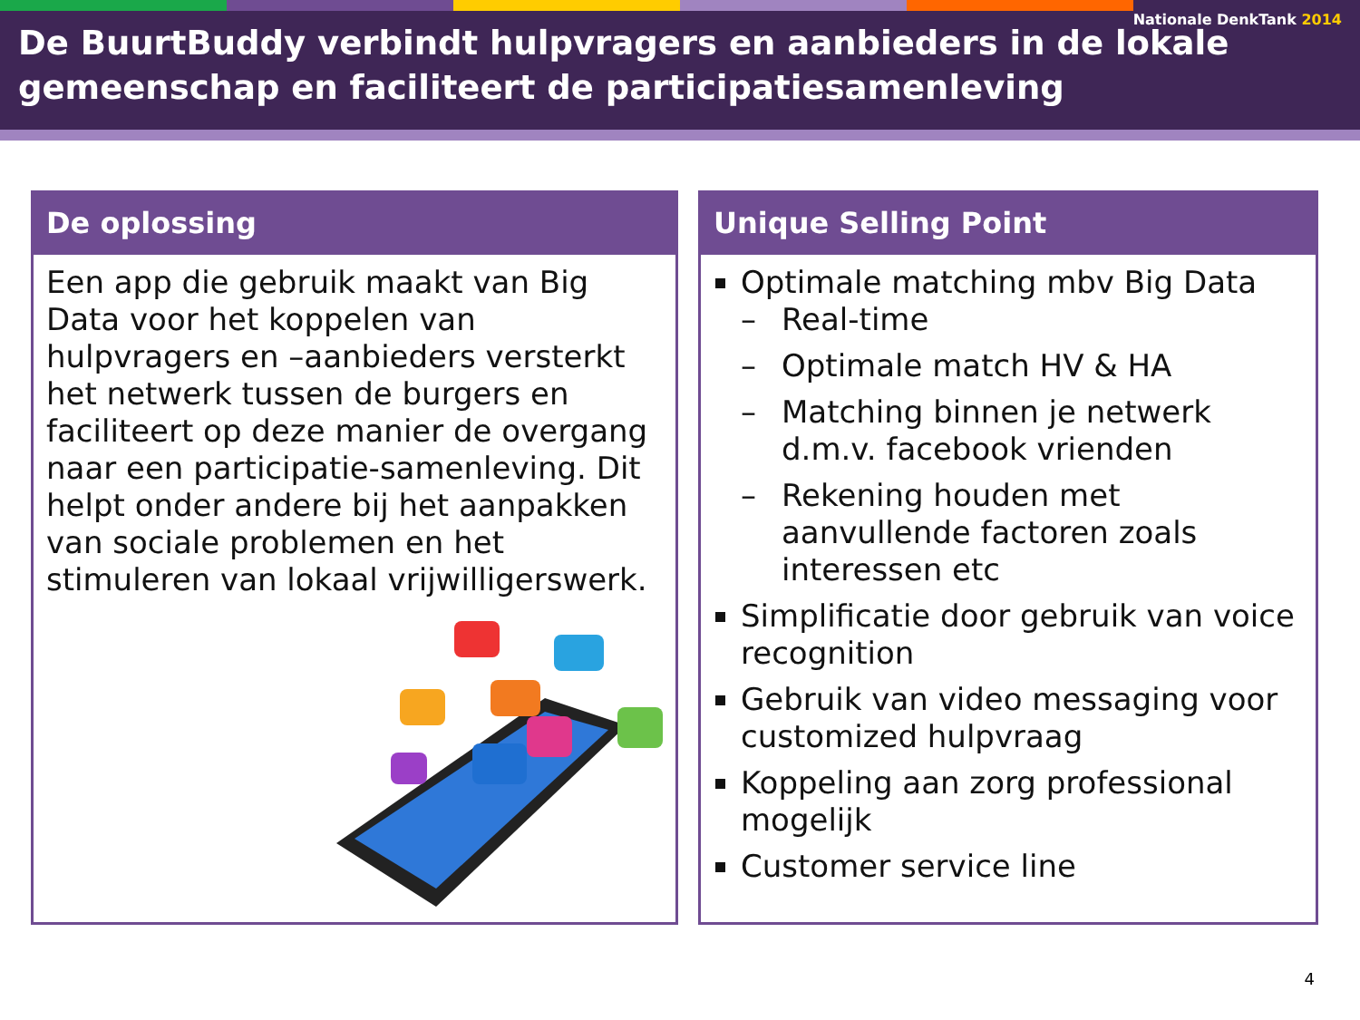Nationale DenkTank 2014
De BuurtBuddy verbindt hulpvragers en aanbieders in de lokale gemeenschap en faciliteert de participatiesamenleving
De oplossing
Een app die gebruik maakt van Big Data voor het koppelen van hulpvragers en –aanbieders versterkt het netwerk tussen de burgers en faciliteert op deze manier de overgang naar een participatie-samenleving. Dit helpt onder andere bij het aanpakken van sociale problemen en het stimuleren van lokaal vrijwilligerswerk.
Unique Selling Point
Optimale matching mbv Big Data
– Real-time
– Optimale match HV & HA
– Matching binnen je netwerk d.m.v. facebook vrienden
– Rekening houden met aanvullende factoren zoals interessen etc
Simplificatie door gebruik van voice recognition
Gebruik van video messaging voor customized hulpvraag
Koppeling aan zorg professional mogelijk
Customer service line
4